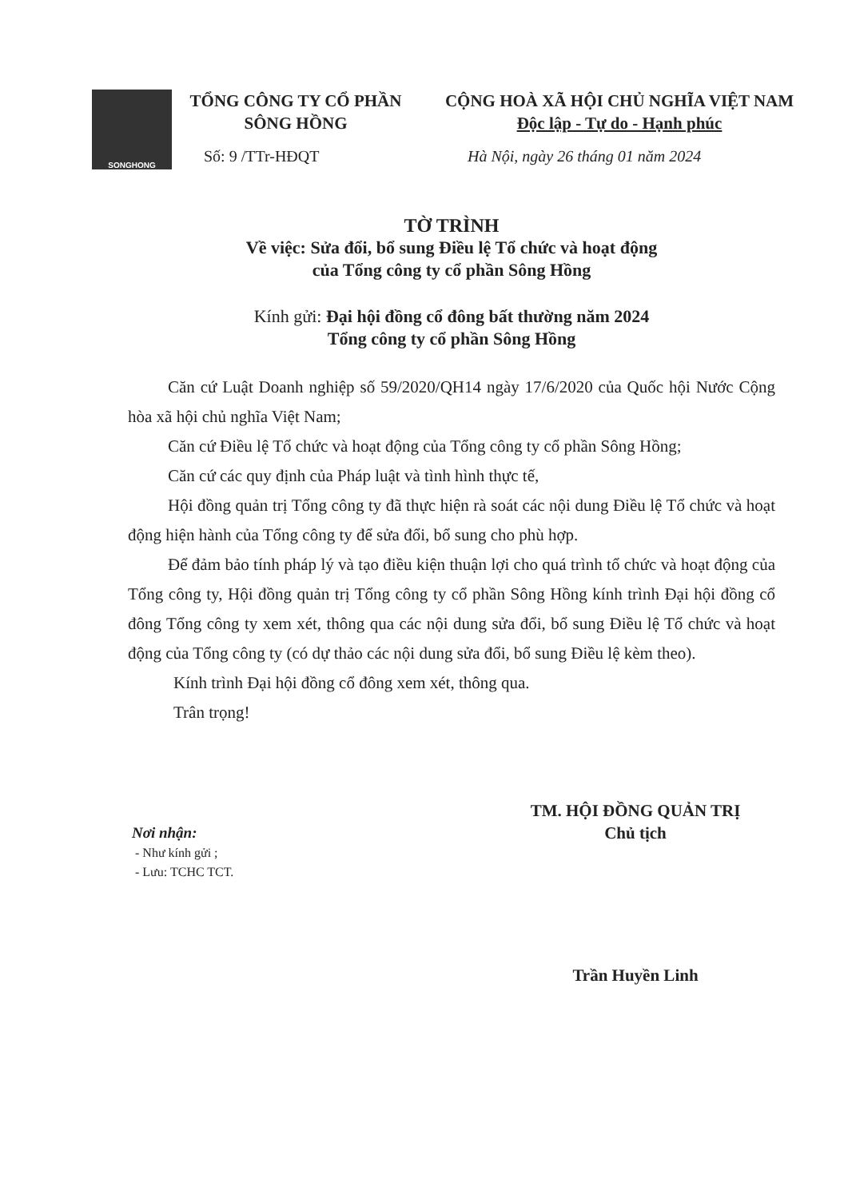SONGHONG
TỔNG CÔNG TY CỔ PHẦN
SÔNG HỒNG
CỘNG HOÀ XÃ HỘI CHỦ NGHĨA VIỆT NAM
Độc lập - Tự do - Hạnh phúc
Số: 9 /TTr-HĐQT Hà Nội, ngày 26 tháng 01 năm 2024
TỜ TRÌNH
Về việc: Sửa đổi, bổ sung Điều lệ Tổ chức và hoạt động
của Tổng công ty cổ phần Sông Hồng
Kính gửi: Đại hội đồng cổ đông bất thường năm 2024
Tổng công ty cổ phần Sông Hồng
Căn cứ Luật Doanh nghiệp số 59/2020/QH14 ngày 17/6/2020 của Quốc hội Nước Cộng hòa xã hội chủ nghĩa Việt Nam;
Căn cứ Điều lệ Tổ chức và hoạt động của Tổng công ty cổ phần Sông Hồng;
Căn cứ các quy định của Pháp luật và tình hình thực tế,
Hội đồng quản trị Tổng công ty đã thực hiện rà soát các nội dung Điều lệ Tổ chức và hoạt động hiện hành của Tổng công ty để sửa đổi, bổ sung cho phù hợp.
Để đảm bảo tính pháp lý và tạo điều kiện thuận lợi cho quá trình tổ chức và hoạt động của Tổng công ty, Hội đồng quản trị Tổng công ty cổ phần Sông Hồng kính trình Đại hội đồng cổ đông Tổng công ty xem xét, thông qua các nội dung sửa đổi, bổ sung Điều lệ Tổ chức và hoạt động của Tổng công ty (có dự thảo các nội dung sửa đổi, bổ sung Điều lệ kèm theo).
Kính trình Đại hội đồng cổ đông xem xét, thông qua.
Trân trọng!
TM. HỘI ĐỒNG QUẢN TRỊ
Chủ tịch
Trần Huyền Linh
Nơi nhận:
- Như kính gửi ;
- Lưu: TCHC TCT.